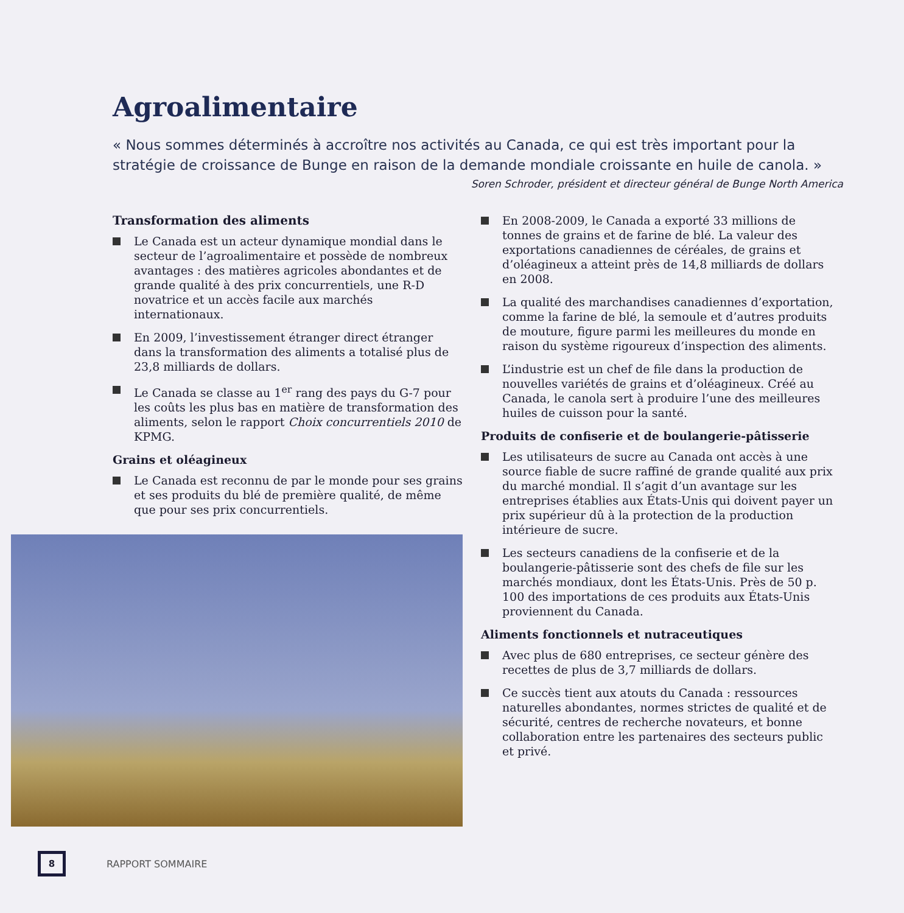Agroalimentaire
« Nous sommes déterminés à accroître nos activités au Canada, ce qui est très important pour la stratégie de croissance de Bunge en raison de la demande mondiale croissante en huile de canola. »
Soren Schroder, président et directeur général de Bunge North America
Transformation des aliments
Le Canada est un acteur dynamique mondial dans le secteur de l’agroalimentaire et possède de nombreux avantages : des matières agricoles abondantes et de grande qualité à des prix concurrentiels, une R-D novatrice et un accès facile aux marchés internationaux.
En 2009, l’investissement étranger direct étranger dans la transformation des aliments a totalisé plus de 23,8 milliards de dollars.
Le Canada se classe au 1<sup>er</sup> rang des pays du G-7 pour les coûts les plus bas en matière de transformation des aliments, selon le rapport Choix concurrentiels 2010 de KPMG.
Grains et oléagineux
Le Canada est reconnu de par le monde pour ses grains et ses produits du blé de première qualité, de même que pour ses prix concurrentiels.
En 2008-2009, le Canada a exporté 33 millions de tonnes de grains et de farine de blé. La valeur des exportations canadiennes de céréales, de grains et d’oléagineux a atteint près de 14,8 milliards de dollars en 2008.
La qualité des marchandises canadiennes d’exportation, comme la farine de blé, la semoule et d’autres produits de mouture, figure parmi les meilleures du monde en raison du système rigoureux d’inspection des aliments.
L’industrie est un chef de file dans la production de nouvelles variétés de grains et d’oléagineux. Créé au Canada, le canola sert à produire l’une des meilleures huiles de cuisson pour la santé.
Produits de confiserie et de boulangerie-pâtisserie
Les utilisateurs de sucre au Canada ont accès à une source fiable de sucre raffiné de grande qualité aux prix du marché mondial. Il s’agit d’un avantage sur les entreprises établies aux États-Unis qui doivent payer un prix supérieur dû à la protection de la production intérieure de sucre.
Les secteurs canadiens de la confiserie et de la boulangerie-pâtisserie sont des chefs de file sur les marchés mondiaux, dont les États-Unis. Près de 50 p. 100 des importations de ces produits aux États-Unis proviennent du Canada.
Aliments fonctionnels et nutraceutiques
Avec plus de 680 entreprises, ce secteur génère des recettes de plus de 3,7 milliards de dollars.
Ce succès tient aux atouts du Canada : ressources naturelles abondantes, normes strictes de qualité et de sécurité, centres de recherche novateurs, et bonne collaboration entre les partenaires des secteurs public et privé.
8
RAPPORT SOMMAIRE